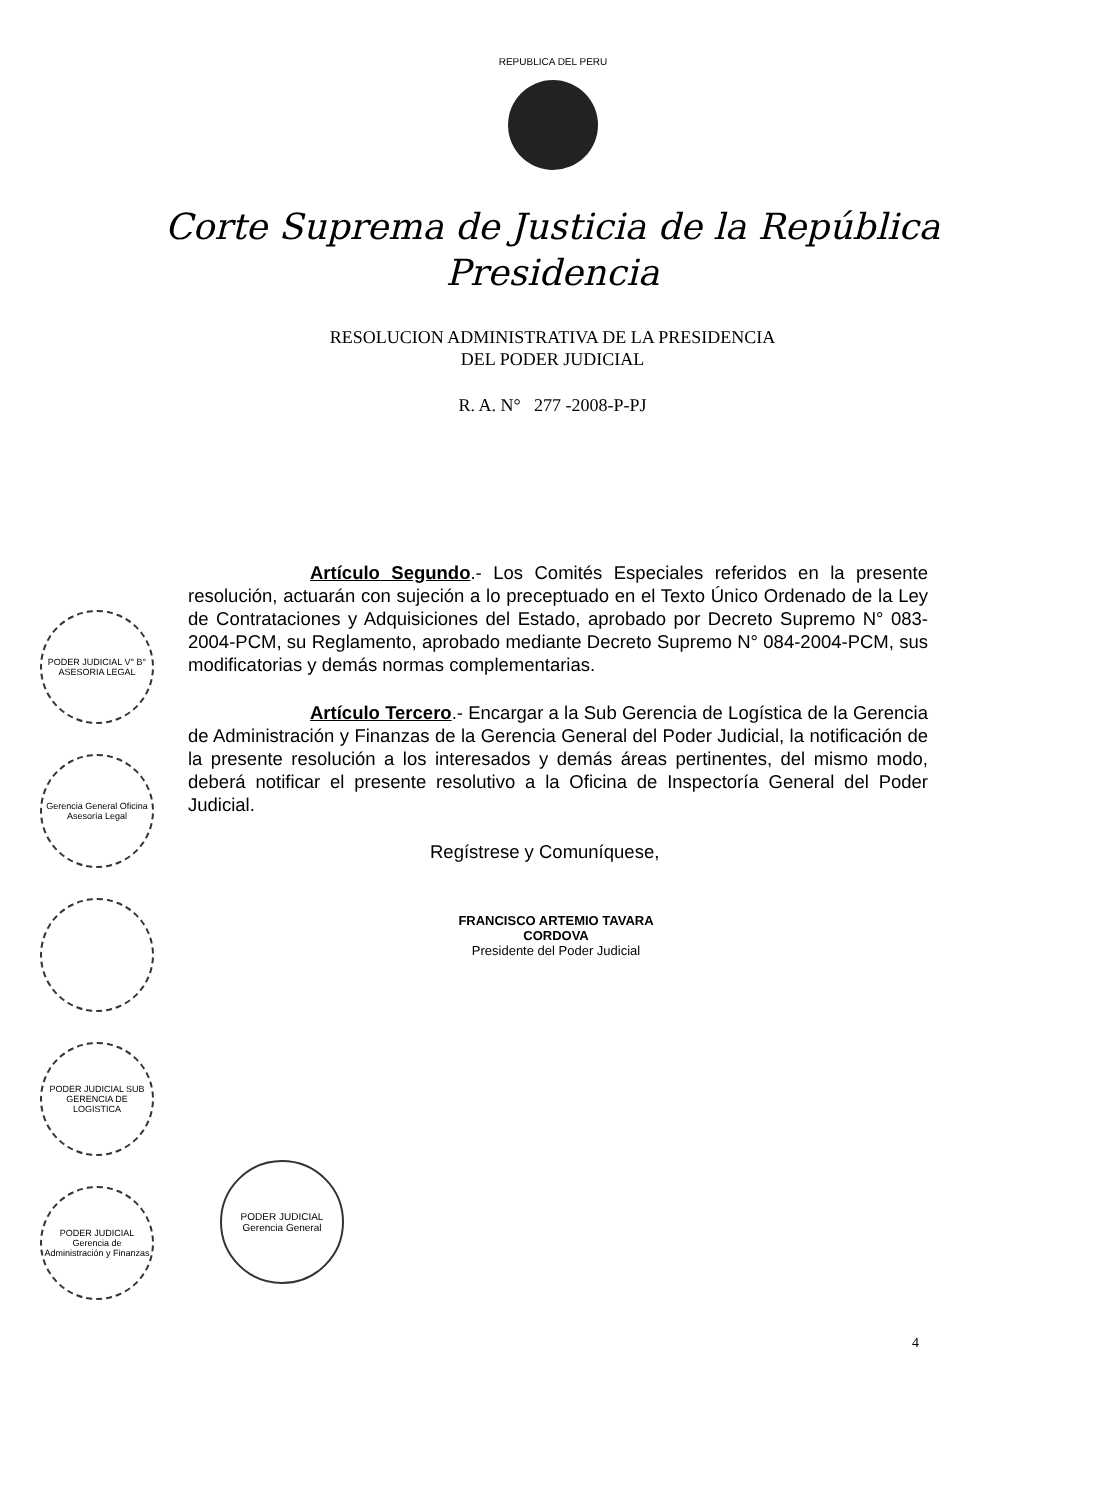REPUBLICA DEL PERU
Corte Suprema de Justicia de la República
Presidencia
RESOLUCION ADMINISTRATIVA DE LA PRESIDENCIA
DEL PODER JUDICIAL
R. A. N° 277 -2008-P-PJ
Artículo Segundo.- Los Comités Especiales referidos en la presente resolución, actuarán con sujeción a lo preceptuado en el Texto Único Ordenado de la Ley de Contrataciones y Adquisiciones del Estado, aprobado por Decreto Supremo N° 083-2004-PCM, su Reglamento, aprobado mediante Decreto Supremo N° 084-2004-PCM, sus modificatorias y demás normas complementarias.
Artículo Tercero.- Encargar a la Sub Gerencia de Logística de la Gerencia de Administración y Finanzas de la Gerencia General del Poder Judicial, la notificación de la presente resolución a los interesados y demás áreas pertinentes, del mismo modo, deberá notificar el presente resolutivo a la Oficina de Inspectoría General del Poder Judicial.
Regístrese y Comuníquese,
FRANCISCO ARTEMIO TAVARA CORDOVA
Presidente del Poder Judicial
PODER JUDICIAL V° B° ASESORIA LEGAL
Gerencia General Oficina Asesoría Legal
PODER JUDICIAL SUB GERENCIA DE LOGISTICA
PODER JUDICIAL Gerencia de Administración y Finanzas
PODER JUDICIAL Gerencia General
4